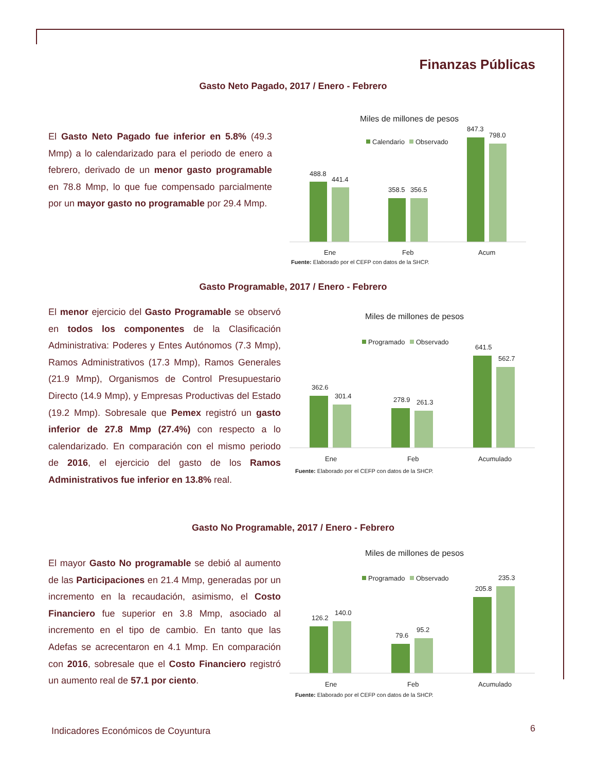Finanzas Públicas
Gasto Neto Pagado, 2017 / Enero - Febrero
El Gasto Neto Pagado fue inferior en 5.8% (49.3 Mmp) a lo calendarizado para el periodo de enero a febrero, derivado de un menor gasto programable en 78.8 Mmp, lo que fue compensado parcialmente por un mayor gasto no programable por 29.4 Mmp.
Miles de millones de pesos
Calendario
Observado
488.8
441.4
358.5
356.5
847.3
798.0
Ene
Feb
Acum
Fuente: Elaborado por el CEFP con datos de la SHCP.
Gasto Programable, 2017 / Enero - Febrero
El menor ejercicio del Gasto Programable se observó en todos los componentes de la Clasificación Administrativa: Poderes y Entes Autónomos (7.3 Mmp), Ramos Administrativos (17.3 Mmp), Ramos Generales (21.9 Mmp), Organismos de Control Presupuestario Directo (14.9 Mmp), y Empresas Productivas del Estado (19.2 Mmp). Sobresale que Pemex registró un gasto inferior de 27.8 Mmp (27.4%) con respecto a lo calendarizado. En comparación con el mismo periodo de 2016, el ejercicio del gasto de los Ramos Administrativos fue inferior en 13.8% real.
Miles de millones de pesos
Programado
Observado
362.6
301.4
278.9
261.3
641.5
562.7
Ene
Feb
Acumulado
Fuente: Elaborado por el CEFP con datos de la SHCP.
Gasto No Programable, 2017 / Enero - Febrero
El mayor Gasto No programable se debió al aumento de las Participaciones en 21.4 Mmp, generadas por un incremento en la recaudación, asimismo, el Costo Financiero fue superior en 3.8 Mmp, asociado al incremento en el tipo de cambio. En tanto que las Adefas se acrecentaron en 4.1 Mmp. En comparación con 2016, sobresale que el Costo Financiero registró un aumento real de 57.1 por ciento.
Miles de millones de pesos
Programado
Observado
126.2
140.0
79.6
95.2
205.8
235.3
Ene
Feb
Acumulado
Fuente: Elaborado por el CEFP con datos de la SHCP.
Indicadores Económicos de Coyuntura
6